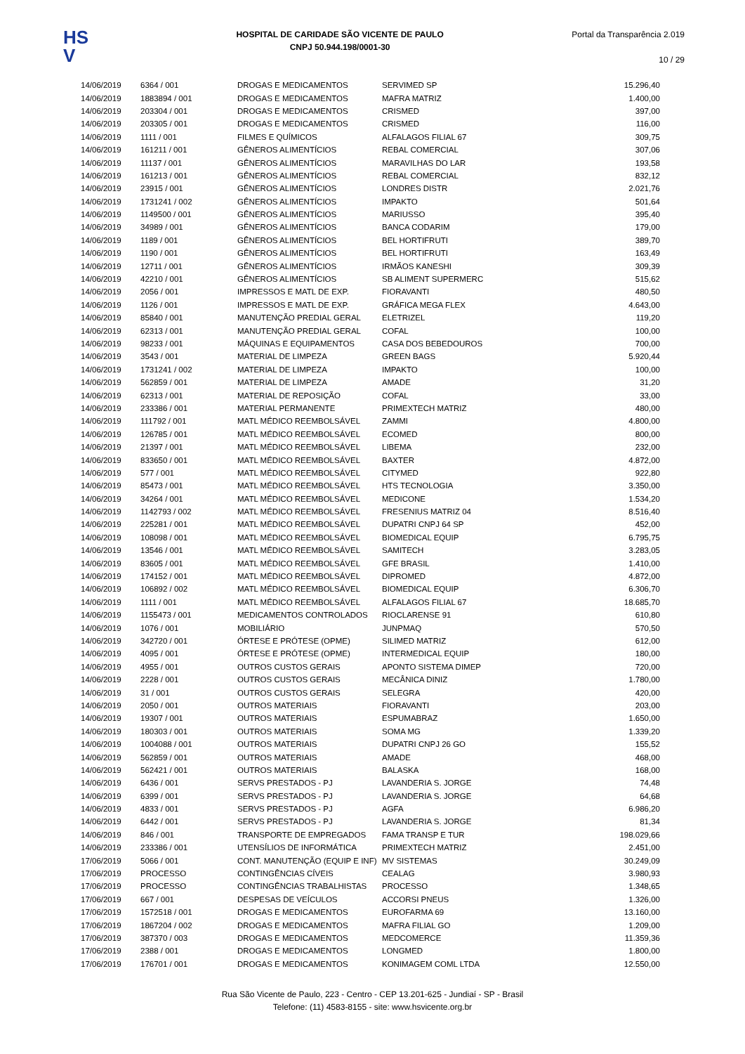HS
V
HOSPITAL DE CARIDADE SÃO VICENTE DE PAULO
CNPJ 50.944.198/0001-30
Portal da Transparência 2.019
10 / 29
| 14/06/2019 | 6364 / 001 | DROGAS E MEDICAMENTOS | SERVIMED SP | 15.296,40 |
| 14/06/2019 | 1883894 / 001 | DROGAS E MEDICAMENTOS | MAFRA MATRIZ | 1.400,00 |
| 14/06/2019 | 203304 / 001 | DROGAS E MEDICAMENTOS | CRISMED | 397,00 |
| 14/06/2019 | 203305 / 001 | DROGAS E MEDICAMENTOS | CRISMED | 116,00 |
| 14/06/2019 | 1111 / 001 | FILMES E QUÍMICOS | ALFALAGOS FILIAL 67 | 309,75 |
| 14/06/2019 | 161211 / 001 | GÊNEROS ALIMENTÍCIOS | REBAL COMERCIAL | 307,06 |
| 14/06/2019 | 11137 / 001 | GÊNEROS ALIMENTÍCIOS | MARAVILHAS DO LAR | 193,58 |
| 14/06/2019 | 161213 / 001 | GÊNEROS ALIMENTÍCIOS | REBAL COMERCIAL | 832,12 |
| 14/06/2019 | 23915 / 001 | GÊNEROS ALIMENTÍCIOS | LONDRES DISTR | 2.021,76 |
| 14/06/2019 | 1731241 / 002 | GÊNEROS ALIMENTÍCIOS | IMPAKTO | 501,64 |
| 14/06/2019 | 1149500 / 001 | GÊNEROS ALIMENTÍCIOS | MARIUSSO | 395,40 |
| 14/06/2019 | 34989 / 001 | GÊNEROS ALIMENTÍCIOS | BANCA CODARIM | 179,00 |
| 14/06/2019 | 1189 / 001 | GÊNEROS ALIMENTÍCIOS | BEL HORTIFRUTI | 389,70 |
| 14/06/2019 | 1190 / 001 | GÊNEROS ALIMENTÍCIOS | BEL HORTIFRUTI | 163,49 |
| 14/06/2019 | 12711 / 001 | GÊNEROS ALIMENTÍCIOS | IRMÃOS KANESHI | 309,39 |
| 14/06/2019 | 42210 / 001 | GÊNEROS ALIMENTÍCIOS | SB ALIMENT SUPERMERC | 515,62 |
| 14/06/2019 | 2056 / 001 | IMPRESSOS E MATL DE EXP. | FIORAVANTI | 480,50 |
| 14/06/2019 | 1126 / 001 | IMPRESSOS E MATL DE EXP. | GRÁFICA MEGA FLEX | 4.643,00 |
| 14/06/2019 | 85840 / 001 | MANUTENÇÃO PREDIAL GERAL | ELETRIZEL | 119,20 |
| 14/06/2019 | 62313 / 001 | MANUTENÇÃO PREDIAL GERAL | COFAL | 100,00 |
| 14/06/2019 | 98233 / 001 | MÁQUINAS E EQUIPAMENTOS | CASA DOS BEBEDOUROS | 700,00 |
| 14/06/2019 | 3543 / 001 | MATERIAL DE LIMPEZA | GREEN BAGS | 5.920,44 |
| 14/06/2019 | 1731241 / 002 | MATERIAL DE LIMPEZA | IMPAKTO | 100,00 |
| 14/06/2019 | 562859 / 001 | MATERIAL DE LIMPEZA | AMADE | 31,20 |
| 14/06/2019 | 62313 / 001 | MATERIAL DE REPOSIÇÃO | COFAL | 33,00 |
| 14/06/2019 | 233386 / 001 | MATERIAL PERMANENTE | PRIMEXTECH MATRIZ | 480,00 |
| 14/06/2019 | 111792 / 001 | MATL MÉDICO REEMBOLSÁVEL | ZAMMI | 4.800,00 |
| 14/06/2019 | 126785 / 001 | MATL MÉDICO REEMBOLSÁVEL | ECOMED | 800,00 |
| 14/06/2019 | 21397 / 001 | MATL MÉDICO REEMBOLSÁVEL | LIBEMA | 232,00 |
| 14/06/2019 | 833650 / 001 | MATL MÉDICO REEMBOLSÁVEL | BAXTER | 4.872,00 |
| 14/06/2019 | 577 / 001 | MATL MÉDICO REEMBOLSÁVEL | CITYMED | 922,80 |
| 14/06/2019 | 85473 / 001 | MATL MÉDICO REEMBOLSÁVEL | HTS TECNOLOGIA | 3.350,00 |
| 14/06/2019 | 34264 / 001 | MATL MÉDICO REEMBOLSÁVEL | MEDICONE | 1.534,20 |
| 14/06/2019 | 1142793 / 002 | MATL MÉDICO REEMBOLSÁVEL | FRESENIUS MATRIZ 04 | 8.516,40 |
| 14/06/2019 | 225281 / 001 | MATL MÉDICO REEMBOLSÁVEL | DUPATRI CNPJ 64 SP | 452,00 |
| 14/06/2019 | 108098 / 001 | MATL MÉDICO REEMBOLSÁVEL | BIOMEDICAL EQUIP | 6.795,75 |
| 14/06/2019 | 13546 / 001 | MATL MÉDICO REEMBOLSÁVEL | SAMITECH | 3.283,05 |
| 14/06/2019 | 83605 / 001 | MATL MÉDICO REEMBOLSÁVEL | GFE BRASIL | 1.410,00 |
| 14/06/2019 | 174152 / 001 | MATL MÉDICO REEMBOLSÁVEL | DIPROMED | 4.872,00 |
| 14/06/2019 | 106892 / 002 | MATL MÉDICO REEMBOLSÁVEL | BIOMEDICAL EQUIP | 6.306,70 |
| 14/06/2019 | 1111 / 001 | MATL MÉDICO REEMBOLSÁVEL | ALFALAGOS FILIAL 67 | 18.685,70 |
| 14/06/2019 | 1155473 / 001 | MEDICAMENTOS CONTROLADOS | RIOCLARENSE 91 | 610,80 |
| 14/06/2019 | 1076 / 001 | MOBILIÁRIO | JUNPMAQ | 570,50 |
| 14/06/2019 | 342720 / 001 | ÓRTESE E PRÓTESE (OPME) | SILIMED MATRIZ | 612,00 |
| 14/06/2019 | 4095 / 001 | ÓRTESE E PRÓTESE (OPME) | INTERMEDICAL EQUIP | 180,00 |
| 14/06/2019 | 4955 / 001 | OUTROS CUSTOS GERAIS | APONTO SISTEMA DIMEP | 720,00 |
| 14/06/2019 | 2228 / 001 | OUTROS CUSTOS GERAIS | MECÂNICA DINIZ | 1.780,00 |
| 14/06/2019 | 31 / 001 | OUTROS CUSTOS GERAIS | SELEGRA | 420,00 |
| 14/06/2019 | 2050 / 001 | OUTROS MATERIAIS | FIORAVANTI | 203,00 |
| 14/06/2019 | 19307 / 001 | OUTROS MATERIAIS | ESPUMABRAZ | 1.650,00 |
| 14/06/2019 | 180303 / 001 | OUTROS MATERIAIS | SOMA MG | 1.339,20 |
| 14/06/2019 | 1004088 / 001 | OUTROS MATERIAIS | DUPATRI CNPJ 26 GO | 155,52 |
| 14/06/2019 | 562859 / 001 | OUTROS MATERIAIS | AMADE | 468,00 |
| 14/06/2019 | 562421 / 001 | OUTROS MATERIAIS | BALASKA | 168,00 |
| 14/06/2019 | 6436 / 001 | SERVS PRESTADOS - PJ | LAVANDERIA S. JORGE | 74,48 |
| 14/06/2019 | 6399 / 001 | SERVS PRESTADOS - PJ | LAVANDERIA S. JORGE | 64,68 |
| 14/06/2019 | 4833 / 001 | SERVS PRESTADOS - PJ | AGFA | 6.986,20 |
| 14/06/2019 | 6442 / 001 | SERVS PRESTADOS - PJ | LAVANDERIA S. JORGE | 81,34 |
| 14/06/2019 | 846 / 001 | TRANSPORTE DE EMPREGADOS | FAMA TRANSP E TUR | 198.029,66 |
| 14/06/2019 | 233386 / 001 | UTENSÍLIOS DE INFORMÁTICA | PRIMEXTECH MATRIZ | 2.451,00 |
| 17/06/2019 | 5066 / 001 | CONT. MANUTENÇÃO (EQUIP E INF) | MV SISTEMAS | 30.249,09 |
| 17/06/2019 | PROCESSO | CONTINGÊNCIAS CÍVEIS | CEALAG | 3.980,93 |
| 17/06/2019 | PROCESSO | CONTINGÊNCIAS TRABALHISTAS | PROCESSO | 1.348,65 |
| 17/06/2019 | 667 / 001 | DESPESAS DE VEÍCULOS | ACCORSI PNEUS | 1.326,00 |
| 17/06/2019 | 1572518 / 001 | DROGAS E MEDICAMENTOS | EUROFARMA 69 | 13.160,00 |
| 17/06/2019 | 1867204 / 002 | DROGAS E MEDICAMENTOS | MAFRA FILIAL GO | 1.209,00 |
| 17/06/2019 | 387370 / 003 | DROGAS E MEDICAMENTOS | MEDCOMERCE | 11.359,36 |
| 17/06/2019 | 2388 / 001 | DROGAS E MEDICAMENTOS | LONGMED | 1.800,00 |
| 17/06/2019 | 176701 / 001 | DROGAS E MEDICAMENTOS | KONIMAGEM COML LTDA | 12.550,00 |
Rua São Vicente de Paulo, 223 - Centro - CEP 13.201-625 - Jundiaí - SP - Brasil
Telefone: (11) 4583-8155 - site: www.hsvicente.org.br